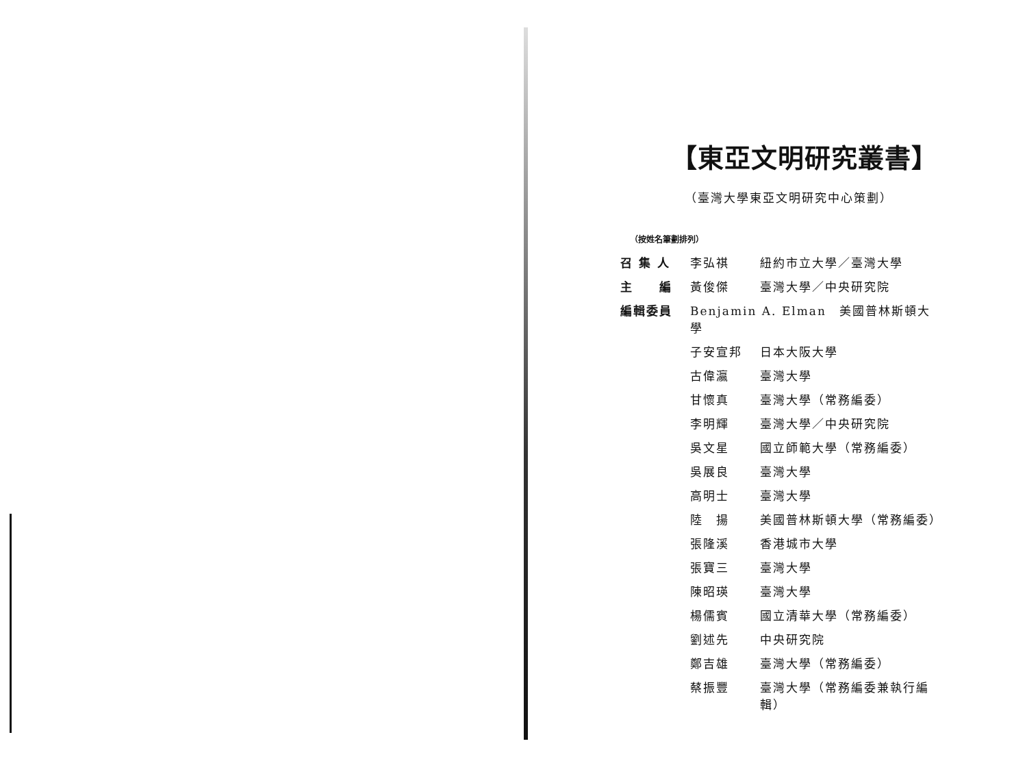【東亞文明研究叢書】
（臺灣大學東亞文明研究中心策劃）
（按姓名筆劃排列）
| 召 集 人 | 李弘祺 | 紐約市立大學／臺灣大學 |
| 主 編 | 黃俊傑 | 臺灣大學／中央研究院 |
| 編輯委員 | Benjamin A. Elman 美國普林斯頓大學 | |
| | 子安宣邦 | 日本大阪大學 |
| | 古偉瀛 | 臺灣大學 |
| | 甘懷真 | 臺灣大學（常務編委） |
| | 李明輝 | 臺灣大學／中央研究院 |
| | 吳文星 | 國立師範大學（常務編委） |
| | 吳展良 | 臺灣大學 |
| | 高明士 | 臺灣大學 |
| | 陸 揚 | 美國普林斯頓大學（常務編委） |
| | 張隆溪 | 香港城市大學 |
| | 張寶三 | 臺灣大學 |
| | 陳昭瑛 | 臺灣大學 |
| | 楊儒賓 | 國立清華大學（常務編委） |
| | 劉述先 | 中央研究院 |
| | 鄭吉雄 | 臺灣大學（常務編委） |
| | 蔡振豐 | 臺灣大學（常務編委兼執行編輯） |